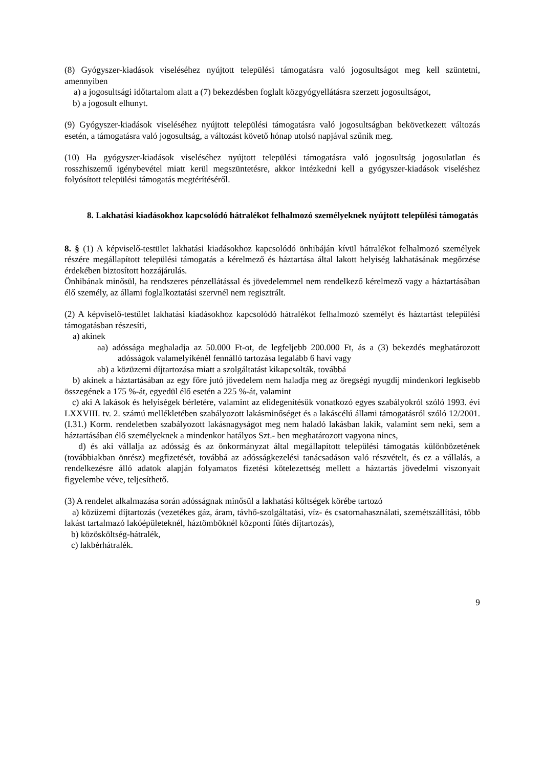(8) Gyógyszer-kiadások viseléséhez nyújtott települési támogatásra való jogosultságot meg kell szüntetni, amennyiben
a) a jogosultsági időtartalom alatt a (7) bekezdésben foglalt közgyógyellátásra szerzett jogosultságot,
b) a jogosult elhunyt.
(9) Gyógyszer-kiadások viseléséhez nyújtott települési támogatásra való jogosultságban bekövetkezett változás esetén, a támogatásra való jogosultság, a változást követő hónap utolsó napjával szűnik meg.
(10) Ha gyógyszer-kiadások viseléséhez nyújtott települési támogatásra való jogosultság jogosulatlan és rosszhiszemű igénybevétel miatt kerül megszüntetésre, akkor intézkedni kell a gyógyszer-kiadások viseléshez folyósított települési támogatás megtérítéséről.
8. Lakhatási kiadásokhoz kapcsolódó hátralékot felhalmozó személyeknek nyújtott települési támogatás
8. § (1) A képviselő-testület lakhatási kiadásokhoz kapcsolódó önhibáján kívül hátralékot felhalmozó személyek részére megállapított települési támogatás a kérelmező és háztartása által lakott helyiség lakhatásának megőrzése érdekében biztosított hozzájárulás.
Önhibának minősül, ha rendszeres pénzellátással és jövedelemmel nem rendelkező kérelmező vagy a háztartásában élő személy, az állami foglalkoztatási szervnél nem regisztrált.
(2) A képviselő-testület lakhatási kiadásokhoz kapcsolódó hátralékot felhalmozó személyt és háztartást települési támogatásban részesíti,
a) akinek
aa) adóssága meghaladja az 50.000 Ft-ot, de legfeljebb 200.000 Ft, ás a (3) bekezdés meghatározott adósságok valamelyikénél fennálló tartozása legalább 6 havi vagy
ab) a közüzemi díjtartozása miatt a szolgáltatást kikapcsolták, továbbá
b) akinek a háztartásában az egy főre jutó jövedelem nem haladja meg az öregségi nyugdíj mindenkori legkisebb összegének a 175 %-át, egyedül élő esetén a 225 %-át, valamint
c) aki A lakások és helyiségek bérletére, valamint az elidegenítésük vonatkozó egyes szabályokról szóló 1993. évi LXXVIII. tv. 2. számú mellékletében szabályozott lakásminőséget és a lakáscélú állami támogatásról szóló 12/2001. (I.31.) Korm. rendeletben szabályozott lakásnagyságot meg nem haladó lakásban lakik, valamint sem neki, sem a háztartásában élő személyeknek a mindenkor hatályos Szt.- ben meghatározott vagyona nincs,
d) és aki vállalja az adósság és az önkormányzat által megállapított települési támogatás különbözetének (továbbiakban önrész) megfizetését, továbbá az adósságkezelési tanácsadáson való részvételt, és ez a vállalás, a rendelkezésre álló adatok alapján folyamatos fizetési kötelezettség mellett a háztartás jövedelmi viszonyait figyelembe véve, teljesíthető.
(3) A rendelet alkalmazása során adósságnak minősül a lakhatási költségek körébe tartozó
a) közüzemi díjtartozás (vezetékes gáz, áram, távhő-szolgáltatási, víz- és csatornahasználati, szemétszállítási, több lakást tartalmazó lakóépületeknél, háztömböknél központi fűtés díjtartozás),
b) közösköltség-hátralék,
c) lakbérhátralék.
9